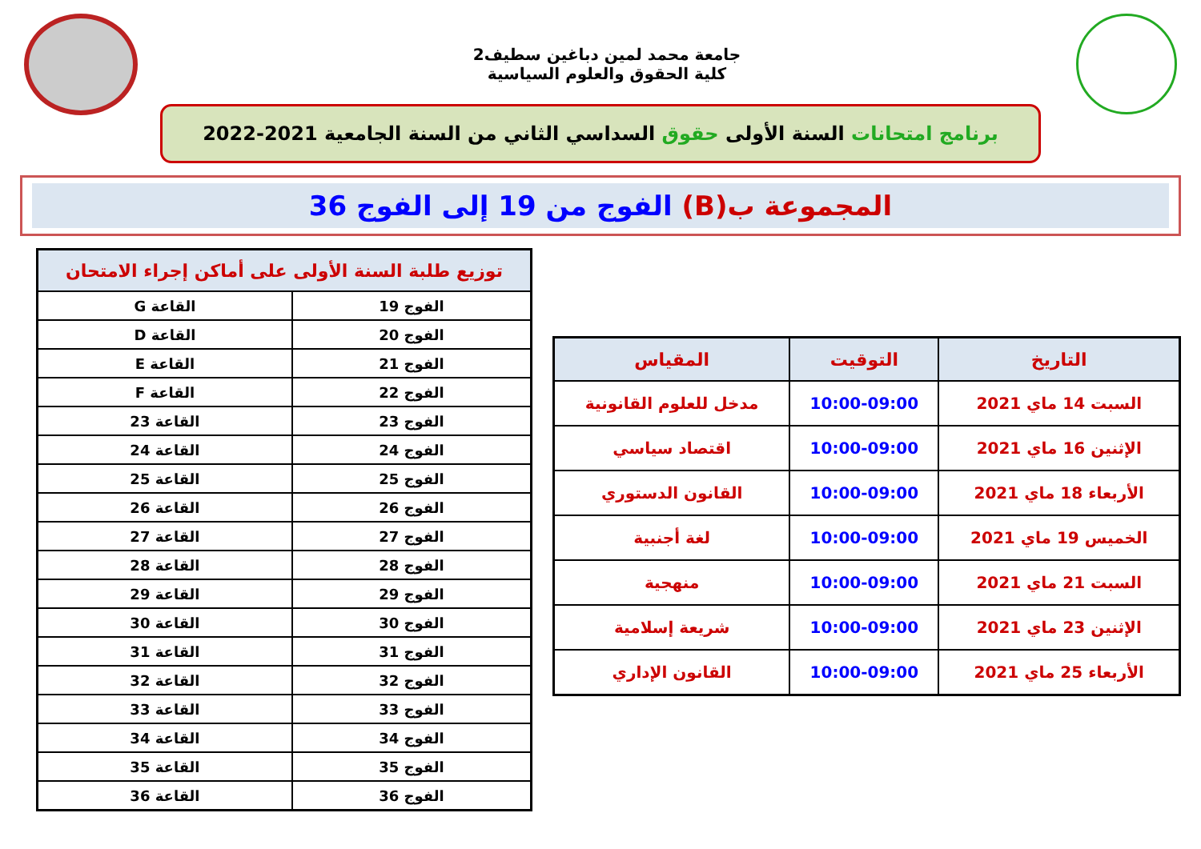جامعة محمد لمين دباغين سطيف2
كلية الحقوق والعلوم السياسية
برنامج امتحانات السنة الأولى حقوق السداسي الثاني من السنة الجامعية 2021-2022
المجموعة ب(B) الفوج من 19 إلى الفوج 36
| التاريخ | التوقيت | المقياس |
| --- | --- | --- |
| السبت 14 ماي 2021 | 10:00-09:00 | مدخل للعلوم القانونية |
| الإثنين 16 ماي 2021 | 10:00-09:00 | اقتصاد سياسي |
| الأربعاء 18 ماي 2021 | 10:00-09:00 | القانون الدستوري |
| الخميس 19 ماي 2021 | 10:00-09:00 | لغة أجنبية |
| السبت 21 ماي 2021 | 10:00-09:00 | منهجية |
| الإثنين 23 ماي 2021 | 10:00-09:00 | شريعة إسلامية |
| الأربعاء 25 ماي 2021 | 10:00-09:00 | القانون الإداري |
| توزيع طلبة السنة الأولى على أماكن إجراء الامتحان | |
| --- | --- |
| الفوج 19 | القاعة G |
| الفوج 20 | القاعة D |
| الفوج 21 | القاعة E |
| الفوج 22 | القاعة F |
| الفوج 23 | القاعة 23 |
| الفوج 24 | القاعة 24 |
| الفوج 25 | القاعة 25 |
| الفوج 26 | القاعة 26 |
| الفوج 27 | القاعة 27 |
| الفوج 28 | القاعة 28 |
| الفوج 29 | القاعة 29 |
| الفوج 30 | القاعة 30 |
| الفوج 31 | القاعة 31 |
| الفوج 32 | القاعة 32 |
| الفوج 33 | القاعة 33 |
| الفوج 34 | القاعة 34 |
| الفوج 35 | القاعة 35 |
| الفوج 36 | القاعة 36 |